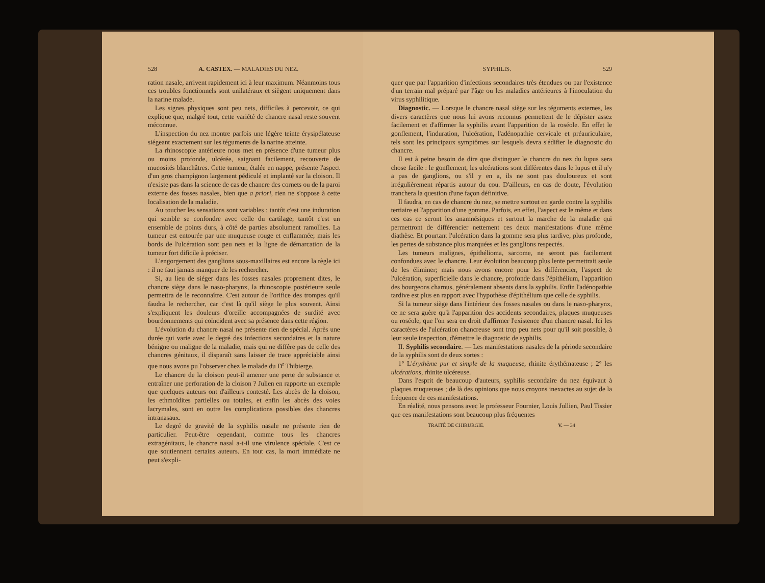528 A. CASTEX. — MALADIES DU NEZ.
ration nasale, arrivent rapidement ici à leur maximum. Néanmoins tous ces troubles fonctionnels sont unilatéraux et siègent uniquement dans la narine malade.
Les signes physiques sont peu nets, difficiles à percevoir, ce qui explique que, malgré tout, cette variété de chancre nasal reste souvent méconnue.
L'inspection du nez montre parfois une légère teinte érysipélateuse siégeant exactement sur les téguments de la narine atteinte.
La rhinoscopie antérieure nous met en présence d'une tumeur plus ou moins profonde, ulcérée, saignant facilement, recouverte de mucosités blanchâtres. Cette tumeur, étalée en nappe, présente l'aspect d'un gros champignon largement pédiculé et implanté sur la cloison. Il n'existe pas dans la science de cas de chancre des cornets ou de la paroi externe des fosses nasales, bien que a priori, rien ne s'oppose à cette localisation de la maladie.
Au toucher les sensations sont variables : tantôt c'est une induration qui semble se confondre avec celle du cartilage; tantôt c'est un ensemble de points durs, à côté de parties absolument ramollies. La tumeur est entourée par une muqueuse rouge et enflammée; mais les bords de l'ulcération sont peu nets et la ligne de démarcation de la tumeur fort dificile à préciser.
L'engorgement des ganglions sous-maxillaires est encore la règle ici : il ne faut jamais manquer de les rechercher.
Si, au lieu de siéger dans les fosses nasales proprement dites, le chancre siège dans le naso-pharynx, la rhinoscopie postérieure seule permettra de le reconnaître. C'est autour de l'orifice des trompes qu'il faudra le rechercher, car c'est là qu'il siège le plus souvent. Ainsi s'expliquent les douleurs d'oreille accompagnées de surdité avec bourdonnements qui coïncident avec sa présence dans cette région.
L'évolution du chancre nasal ne présente rien de spécial. Après une durée qui varie avec le degré des infections secondaires et la nature bénigne ou maligne de la maladie, mais qui ne diffère pas de celle des chancres génitaux, il disparaît sans laisser de trace appréciable ainsi que nous avons pu l'observer chez le malade du D<sup>r</sup> Thibierge.
Le chancre de la cloison peut-il amener une perte de substance et entraîner une perforation de la cloison ? Julien en rapporte un exemple que quelques auteurs ont d'ailleurs contesté. Les abcès de la cloison, les ethmoïdites partielles ou totales, et enfin les abcès des voies lacrymales, sont en outre les complications possibles des chancres intranasaux.
Le degré de gravité de la syphilis nasale ne présente rien de particulier. Peut-être cependant, comme tous les chancres extragénitaux, le chancre nasal a-t-il une virulence spéciale. C'est ce que soutiennent certains auteurs. En tout cas, la mort immédiate ne peut s'expli-
SYPHILIS. 529
quer que par l'apparition d'infections secondaires très étendues ou par l'existence d'un terrain mal préparé par l'âge ou les maladies antérieures à l'inoculation du virus syphilitique.
Diagnostic. — Lorsque le chancre nasal siège sur les téguments externes, les divers caractères que nous lui avons reconnus permettent de le dépister assez facilement et d'affirmer la syphilis avant l'apparition de la roséole. En effet le gonflement, l'induration, l'ulcération, l'adénopathie cervicale et préauriculaire, tels sont les principaux symptômes sur lesquels devra s'édifier le diagnostic du chancre.
Il est à peine besoin de dire que distinguer le chancre du nez du lupus sera chose facile : le gonflement, les ulcérations sont différentes dans le lupus et il n'y a pas de ganglions, ou s'il y en a, ils ne sont pas douloureux et sont irrégulièrement répartis autour du cou. D'ailleurs, en cas de doute, l'évolution tranchera la question d'une façon définitive.
Il faudra, en cas de chancre du nez, se mettre surtout en garde contre la syphilis tertiaire et l'apparition d'une gomme. Parfois, en effet, l'aspect est le même et dans ces cas ce seront les anamnésiques et surtout la marche de la maladie qui permettront de différencier nettement ces deux manifestations d'une même diathèse. Et pourtant l'ulcération dans la gomme sera plus tardive, plus profonde, les pertes de substance plus marquées et les ganglions respectés.
Les tumeurs malignes, épithélioma, sarcome, ne seront pas facilement confondues avec le chancre. Leur évolution beaucoup plus lente permettrait seule de les éliminer; mais nous avons encore pour les différencier, l'aspect de l'ulcération, superficielle dans le chancre, profonde dans l'épithélium, l'apparition des bourgeons charnus, généralement absents dans la syphilis. Enfin l'adénopathie tardive est plus en rapport avec l'hypothèse d'épithélium que celle de syphilis.
Si la tumeur siège dans l'intérieur des fosses nasales ou dans le naso-pharynx, ce ne sera guère qu'à l'apparition des accidents secondaires, plaques muqueuses ou roséole, que l'on sera en droit d'affirmer l'existence d'un chancre nasal. Ici les caractères de l'ulcération chancreuse sont trop peu nets pour qu'il soit possible, à leur seule inspection, d'émettre le diagnostic de syphilis.
II. Syphilis secondaire. — Les manifestations nasales de la période secondaire de la syphilis sont de deux sortes :
1° L'érythème pur et simple de la muqueuse, rhinite érythémateuse ; 2° les ulcérations, rhinite ulcéreuse.
Dans l'esprit de beaucoup d'auteurs, syphilis secondaire du nez équivaut à plaques muqueuses ; de là des opinions que nous croyons inexactes au sujet de la fréquence de ces manifestations.
En réalité, nous pensons avec le professeur Fournier, Louis Jullien, Paul Tissier que ces manifestations sont beaucoup plus fréquentes
TRAITÉ DE CHIRURGIE. V. — 34